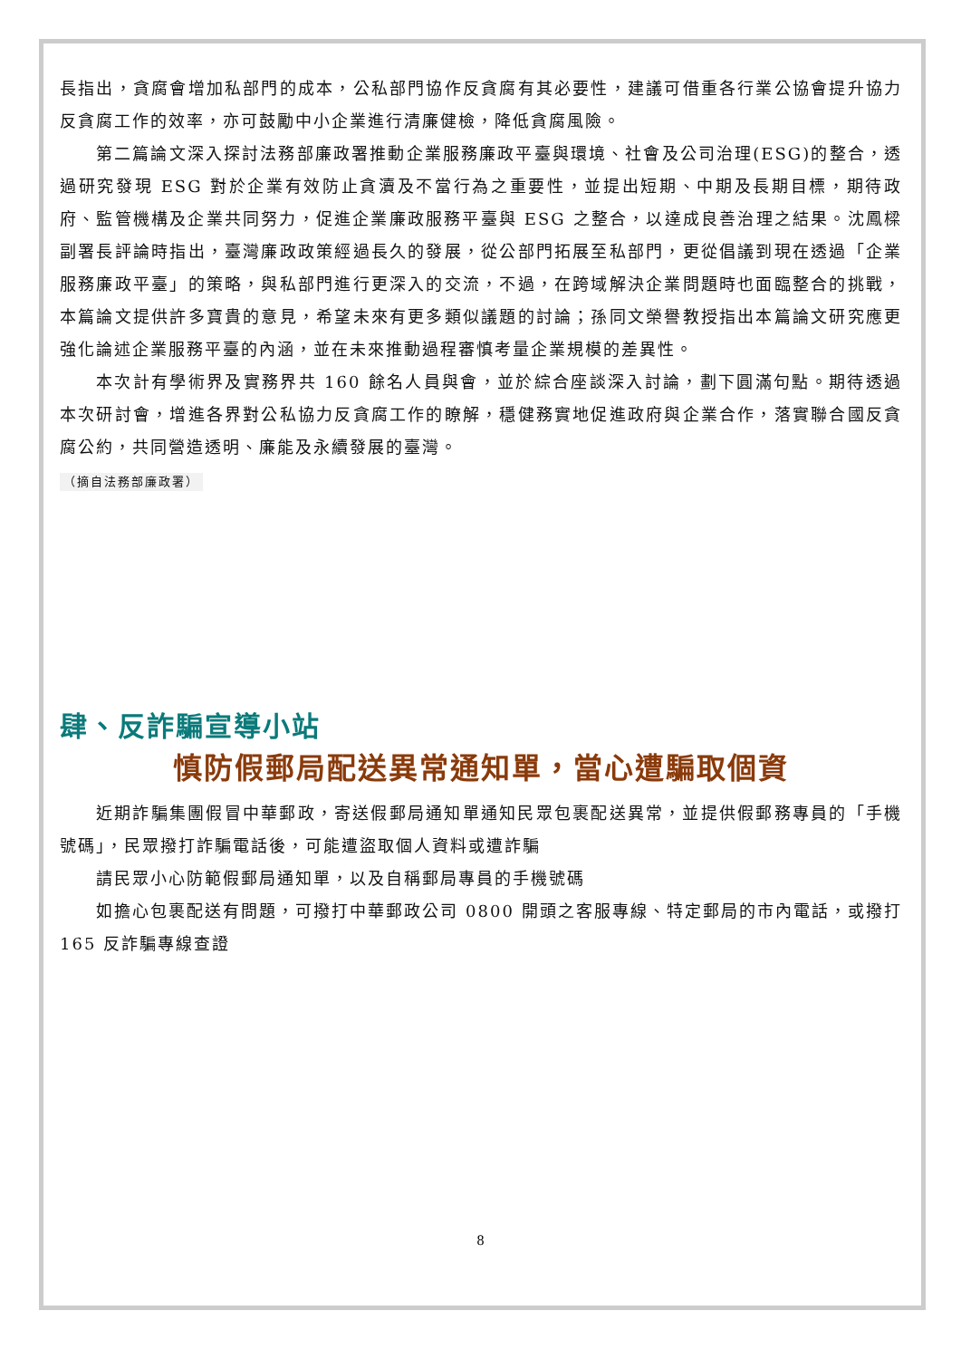長指出，貪腐會增加私部門的成本，公私部門協作反貪腐有其必要性，建議可借重各行業公協會提升協力反貪腐工作的效率，亦可鼓勵中小企業進行清廉健檢，降低貪腐風險。
第二篇論文深入探討法務部廉政署推動企業服務廉政平臺與環境、社會及公司治理(ESG)的整合，透過研究發現 ESG 對於企業有效防止貪瀆及不當行為之重要性，並提出短期、中期及長期目標，期待政府、監管機構及企業共同努力，促進企業廉政服務平臺與 ESG 之整合，以達成良善治理之結果。沈鳳樑副署長評論時指出，臺灣廉政政策經過長久的發展，從公部門拓展至私部門，更從倡議到現在透過「企業服務廉政平臺」的策略，與私部門進行更深入的交流，不過，在跨域解決企業問題時也面臨整合的挑戰，本篇論文提供許多寶貴的意見，希望未來有更多類似議題的討論；孫同文榮譽教授指出本篇論文研究應更強化論述企業服務平臺的內涵，並在未來推動過程審慎考量企業規模的差異性。
本次計有學術界及實務界共 160 餘名人員與會，並於綜合座談深入討論，劃下圓滿句點。期待透過本次研討會，增進各界對公私協力反貪腐工作的瞭解，穩健務實地促進政府與企業合作，落實聯合國反貪腐公約，共同營造透明、廉能及永續發展的臺灣。
（摘自法務部廉政署）
肆、反詐騙宣導小站
慎防假郵局配送異常通知單，當心遭騙取個資
近期詐騙集團假冒中華郵政，寄送假郵局通知單通知民眾包裹配送異常，並提供假郵務專員的「手機號碼」，民眾撥打詐騙電話後，可能遭盜取個人資料或遭詐騙
請民眾小心防範假郵局通知單，以及自稱郵局專員的手機號碼
如擔心包裹配送有問題，可撥打中華郵政公司 0800 開頭之客服專線、特定郵局的市內電話，或撥打 165 反詐騙專線查證
8